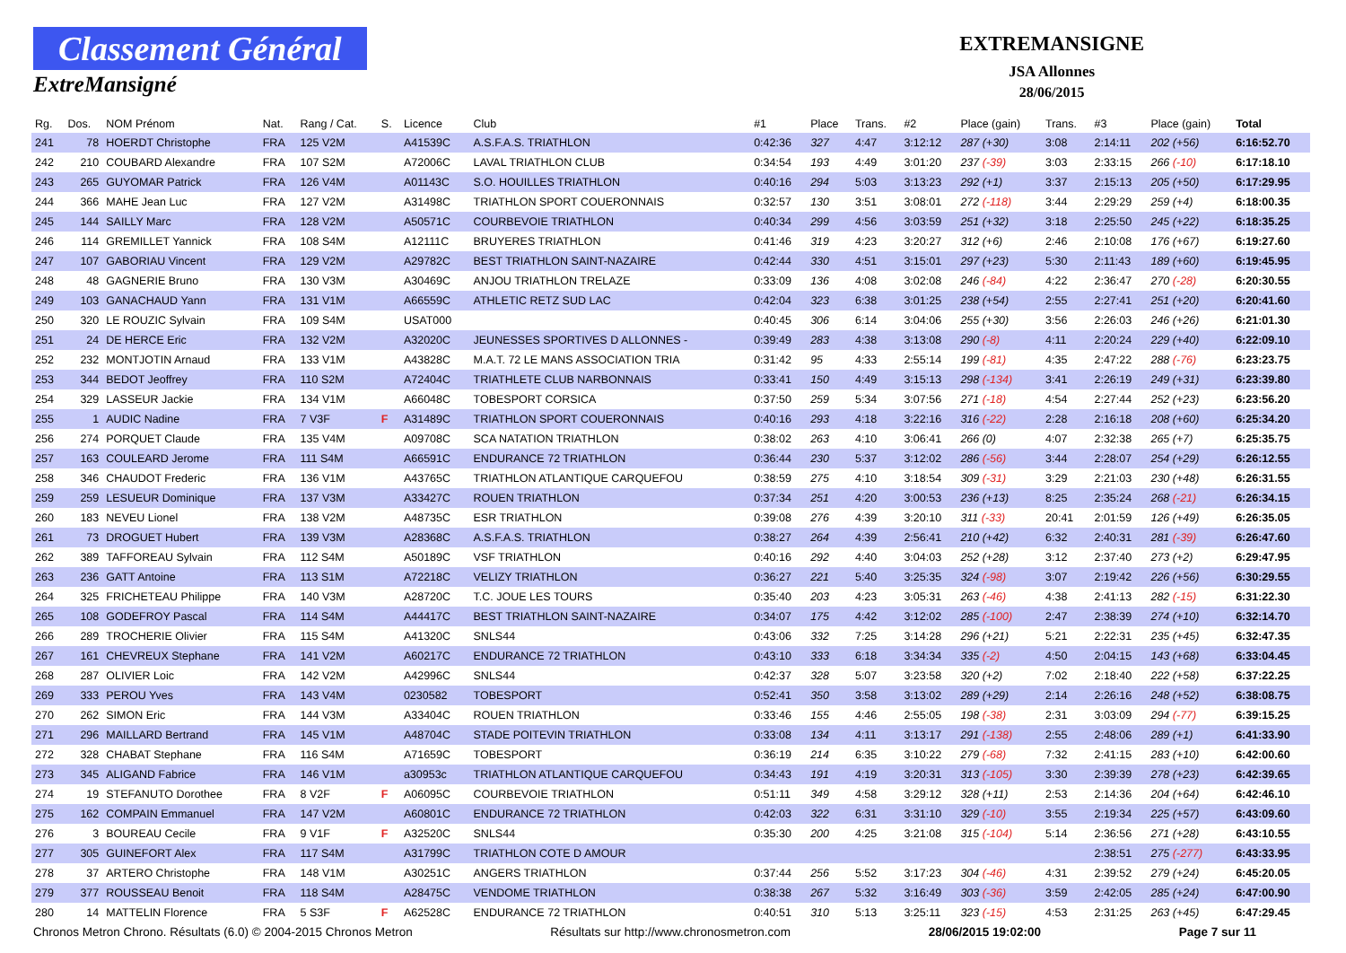Classement Général
ExtreMansigné
EXTREMANSIGNE
JSA Allonnes
28/06/2015
| Rg. | Dos. | NOM Prénom | Nat. | Rang / Cat. | S. | Licence | Club | #1 | Place | Trans. | #2 | Place (gain) | Trans. | #3 | Place (gain) | Total |
| --- | --- | --- | --- | --- | --- | --- | --- | --- | --- | --- | --- | --- | --- | --- | --- | --- |
| 241 | 78 | HOERDT Christophe | FRA | 125 V2M | | A41539C | A.S.F.A.S. TRIATHLON | 0:42:36 | 327 | 4:47 | 3:12:12 | 287 (+30) | 3:08 | 2:14:11 | 202 (+56) | 6:16:52.70 |
| 242 | 210 | COUBARD Alexandre | FRA | 107 S2M | | A72006C | LAVAL TRIATHLON CLUB | 0:34:54 | 193 | 4:49 | 3:01:20 | 237 (-39) | 3:03 | 2:33:15 | 266 (-10) | 6:17:18.10 |
| 243 | 265 | GUYOMAR Patrick | FRA | 126 V4M | | A01143C | S.O. HOUILLES TRIATHLON | 0:40:16 | 294 | 5:03 | 3:13:23 | 292 (+1) | 3:37 | 2:15:13 | 205 (+50) | 6:17:29.95 |
| 244 | 366 | MAHE Jean Luc | FRA | 127 V2M | | A31498C | TRIATHLON SPORT COUERONNAIS | 0:32:57 | 130 | 3:51 | 3:08:01 | 272 (-118) | 3:44 | 2:29:29 | 259 (+4) | 6:18:00.35 |
| 245 | 144 | SAILLY Marc | FRA | 128 V2M | | A50571C | COURBEVOIE TRIATHLON | 0:40:34 | 299 | 4:56 | 3:03:59 | 251 (+32) | 3:18 | 2:25:50 | 245 (+22) | 6:18:35.25 |
| 246 | 114 | GREMILLET Yannick | FRA | 108 S4M | | A12111C | BRUYERES TRIATHLON | 0:41:46 | 319 | 4:23 | 3:20:27 | 312 (+6) | 2:46 | 2:10:08 | 176 (+67) | 6:19:27.60 |
| 247 | 107 | GABORIAU Vincent | FRA | 129 V2M | | A29782C | BEST TRIATHLON SAINT-NAZAIRE | 0:42:44 | 330 | 4:51 | 3:15:01 | 297 (+23) | 5:30 | 2:11:43 | 189 (+60) | 6:19:45.95 |
| 248 | 48 | GAGNERIE Bruno | FRA | 130 V3M | | A30469C | ANJOU TRIATHLON TRELAZE | 0:33:09 | 136 | 4:08 | 3:02:08 | 246 (-84) | 4:22 | 2:36:47 | 270 (-28) | 6:20:30.55 |
| 249 | 103 | GANACHAUD Yann | FRA | 131 V1M | | A66559C | ATHLETIC RETZ SUD LAC | 0:42:04 | 323 | 6:38 | 3:01:25 | 238 (+54) | 2:55 | 2:27:41 | 251 (+20) | 6:20:41.60 |
| 250 | 320 | LE ROUZIC Sylvain | FRA | 109 S4M | | USAT000 | | 0:40:45 | 306 | 6:14 | 3:04:06 | 255 (+30) | 3:56 | 2:26:03 | 246 (+26) | 6:21:01.30 |
| 251 | 24 | DE HERCE Eric | FRA | 132 V2M | | A32020C | JEUNESSES SPORTIVES D ALLONNES - | 0:39:49 | 283 | 4:38 | 3:13:08 | 290 (-8) | 4:11 | 2:20:24 | 229 (+40) | 6:22:09.10 |
| 252 | 232 | MONTJOTIN Arnaud | FRA | 133 V1M | | A43828C | M.A.T. 72 LE MANS ASSOCIATION TRIA | 0:31:42 | 95 | 4:33 | 2:55:14 | 199 (-81) | 4:35 | 2:47:22 | 288 (-76) | 6:23:23.75 |
| 253 | 344 | BEDOT Jeoffrey | FRA | 110 S2M | | A72404C | TRIATHLETE CLUB NARBONNAIS | 0:33:41 | 150 | 4:49 | 3:15:13 | 298 (-134) | 3:41 | 2:26:19 | 249 (+31) | 6:23:39.80 |
| 254 | 329 | LASSEUR Jackie | FRA | 134 V1M | | A66048C | TOBESPORT CORSICA | 0:37:50 | 259 | 5:34 | 3:07:56 | 271 (-18) | 4:54 | 2:27:44 | 252 (+23) | 6:23:56.20 |
| 255 | 1 | AUDIC Nadine | FRA | 7 V3F | F | A31489C | TRIATHLON SPORT COUERONNAIS | 0:40:16 | 293 | 4:18 | 3:22:16 | 316 (-22) | 2:28 | 2:16:18 | 208 (+60) | 6:25:34.20 |
| 256 | 274 | PORQUET Claude | FRA | 135 V4M | | A09708C | SCA NATATION TRIATHLON | 0:38:02 | 263 | 4:10 | 3:06:41 | 266 (0) | 4:07 | 2:32:38 | 265 (+7) | 6:25:35.75 |
| 257 | 163 | COULEARD Jerome | FRA | 111 S4M | | A66591C | ENDURANCE 72 TRIATHLON | 0:36:44 | 230 | 5:37 | 3:12:02 | 286 (-56) | 3:44 | 2:28:07 | 254 (+29) | 6:26:12.55 |
| 258 | 346 | CHAUDOT Frederic | FRA | 136 V1M | | A43765C | TRIATHLON ATLANTIQUE CARQUEFOU | 0:38:59 | 275 | 4:10 | 3:18:54 | 309 (-31) | 3:29 | 2:21:03 | 230 (+48) | 6:26:31.55 |
| 259 | 259 | LESUEUR Dominique | FRA | 137 V3M | | A33427C | ROUEN TRIATHLON | 0:37:34 | 251 | 4:20 | 3:00:53 | 236 (+13) | 8:25 | 2:35:24 | 268 (-21) | 6:26:34.15 |
| 260 | 183 | NEVEU Lionel | FRA | 138 V2M | | A48735C | ESR TRIATHLON | 0:39:08 | 276 | 4:39 | 3:20:10 | 311 (-33) | 20:41 | 2:01:59 | 126 (+49) | 6:26:35.05 |
| 261 | 73 | DROGUET Hubert | FRA | 139 V3M | | A28368C | A.S.F.A.S. TRIATHLON | 0:38:27 | 264 | 4:39 | 2:56:41 | 210 (+42) | 6:32 | 2:40:31 | 281 (-39) | 6:26:47.60 |
| 262 | 389 | TAFFOREAU Sylvain | FRA | 112 S4M | | A50189C | VSF TRIATHLON | 0:40:16 | 292 | 4:40 | 3:04:03 | 252 (+28) | 3:12 | 2:37:40 | 273 (+2) | 6:29:47.95 |
| 263 | 236 | GATT Antoine | FRA | 113 S1M | | A72218C | VELIZY TRIATHLON | 0:36:27 | 221 | 5:40 | 3:25:35 | 324 (-98) | 3:07 | 2:19:42 | 226 (+56) | 6:30:29.55 |
| 264 | 325 | FRICHETEAU Philippe | FRA | 140 V3M | | A28720C | T.C. JOUE LES TOURS | 0:35:40 | 203 | 4:23 | 3:05:31 | 263 (-46) | 4:38 | 2:41:13 | 282 (-15) | 6:31:22.30 |
| 265 | 108 | GODEFROY Pascal | FRA | 114 S4M | | A44417C | BEST TRIATHLON SAINT-NAZAIRE | 0:34:07 | 175 | 4:42 | 3:12:02 | 285 (-100) | 2:47 | 2:38:39 | 274 (+10) | 6:32:14.70 |
| 266 | 289 | TROCHERIE Olivier | FRA | 115 S4M | | A41320C | SNLS44 | 0:43:06 | 332 | 7:25 | 3:14:28 | 296 (+21) | 5:21 | 2:22:31 | 235 (+45) | 6:32:47.35 |
| 267 | 161 | CHEVREUX Stephane | FRA | 141 V2M | | A60217C | ENDURANCE 72 TRIATHLON | 0:43:10 | 333 | 6:18 | 3:34:34 | 335 (-2) | 4:50 | 2:04:15 | 143 (+68) | 6:33:04.45 |
| 268 | 287 | OLIVIER Loic | FRA | 142 V2M | | A42996C | SNLS44 | 0:42:37 | 328 | 5:07 | 3:23:58 | 320 (+2) | 7:02 | 2:18:40 | 222 (+58) | 6:37:22.25 |
| 269 | 333 | PEROU Yves | FRA | 143 V4M | | 0230582 | TOBESPORT | 0:52:41 | 350 | 3:58 | 3:13:02 | 289 (+29) | 2:14 | 2:26:16 | 248 (+52) | 6:38:08.75 |
| 270 | 262 | SIMON Eric | FRA | 144 V3M | | A33404C | ROUEN TRIATHLON | 0:33:46 | 155 | 4:46 | 2:55:05 | 198 (-38) | 2:31 | 3:03:09 | 294 (-77) | 6:39:15.25 |
| 271 | 296 | MAILLARD Bertrand | FRA | 145 V1M | | A48704C | STADE POITEVIN TRIATHLON | 0:33:08 | 134 | 4:11 | 3:13:17 | 291 (-138) | 2:55 | 2:48:06 | 289 (+1) | 6:41:33.90 |
| 272 | 328 | CHABAT Stephane | FRA | 116 S4M | | A71659C | TOBESPORT | 0:36:19 | 214 | 6:35 | 3:10:22 | 279 (-68) | 7:32 | 2:41:15 | 283 (+10) | 6:42:00.60 |
| 273 | 345 | ALIGAND Fabrice | FRA | 146 V1M | | a30953c | TRIATHLON ATLANTIQUE CARQUEFOU | 0:34:43 | 191 | 4:19 | 3:20:31 | 313 (-105) | 3:30 | 2:39:39 | 278 (+23) | 6:42:39.65 |
| 274 | 19 | STEFANUTO Dorothee | FRA | 8 V2F | F | A06095C | COURBEVOIE TRIATHLON | 0:51:11 | 349 | 4:58 | 3:29:12 | 328 (+11) | 2:53 | 2:14:36 | 204 (+64) | 6:42:46.10 |
| 275 | 162 | COMPAIN Emmanuel | FRA | 147 V2M | | A60801C | ENDURANCE 72 TRIATHLON | 0:42:03 | 322 | 6:31 | 3:31:10 | 329 (-10) | 3:55 | 2:19:34 | 225 (+57) | 6:43:09.60 |
| 276 | 3 | BOUREAU Cecile | FRA | 9 V1F | F | A32520C | SNLS44 | 0:35:30 | 200 | 4:25 | 3:21:08 | 315 (-104) | 5:14 | 2:36:56 | 271 (+28) | 6:43:10.55 |
| 277 | 305 | GUINEFORT Alex | FRA | 117 S4M | | A31799C | TRIATHLON COTE D AMOUR | | | | | | | 2:38:51 | 275 (-277) | 6:43:33.95 |
| 278 | 37 | ARTERO Christophe | FRA | 148 V1M | | A30251C | ANGERS TRIATHLON | 0:37:44 | 256 | 5:52 | 3:17:23 | 304 (-46) | 4:31 | 2:39:52 | 279 (+24) | 6:45:20.05 |
| 279 | 377 | ROUSSEAU Benoit | FRA | 118 S4M | | A28475C | VENDOME TRIATHLON | 0:38:38 | 267 | 5:32 | 3:16:49 | 303 (-36) | 3:59 | 2:42:05 | 285 (+24) | 6:47:00.90 |
| 280 | 14 | MATTELIN Florence | FRA | 5 S3F | F | A62528C | ENDURANCE 72 TRIATHLON | 0:40:51 | 310 | 5:13 | 3:25:11 | 323 (-15) | 4:53 | 2:31:25 | 263 (+45) | 6:47:29.45 |
Chronos Metron Chrono. Résultats (6.0) © 2004-2015 Chronos Metron Résultats sur http://www.chronosmetron.com 28/06/2015 19:02:00 Page 7 sur 11